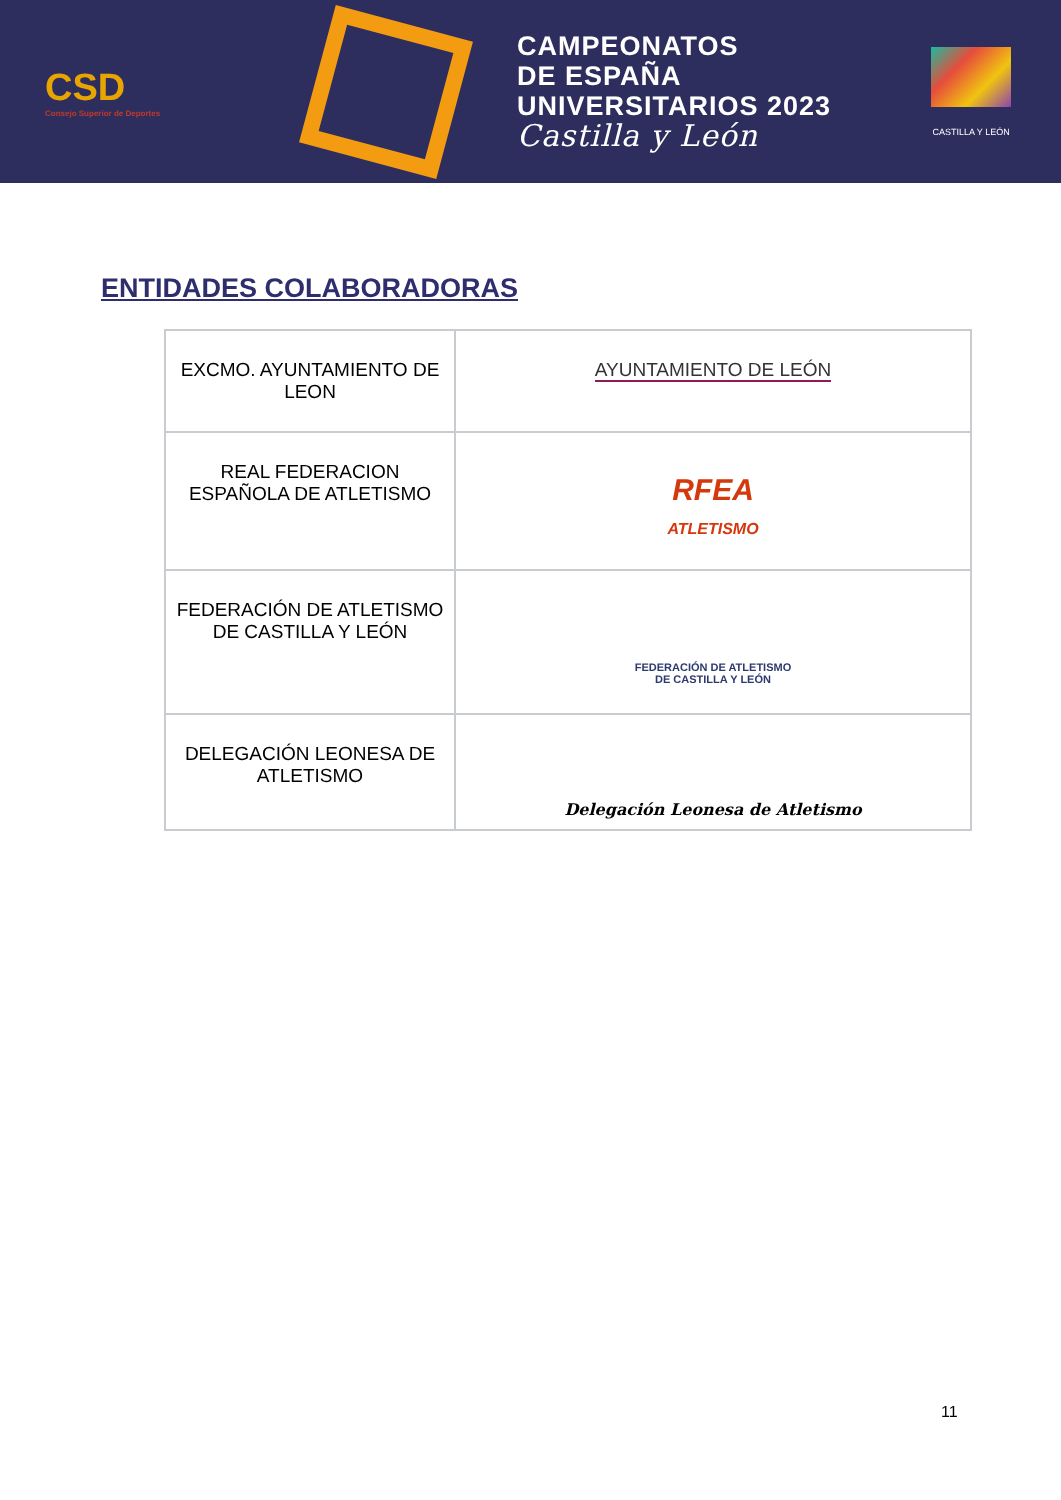CSD
Consejo Superior de Deportes
CAMPEONATOS
DE ESPAÑA
UNIVERSITARIOS 2023
Castilla y León
CASTILLA Y LEÓN
ENTIDADES COLABORADORAS
| EXCMO. AYUNTAMIENTO DE LEON | AYUNTAMIENTO DE LEÓN |
| REAL FEDERACION ESPAÑOLA DE ATLETISMO | RFEA ATLETISMO |
| FEDERACIÓN DE ATLETISMO DE CASTILLA Y LEÓN | FEDERACIÓN DE ATLETISMO DE CASTILLA Y LEÓN |
| DELEGACIÓN LEONESA DE ATLETISMO | Delegación Leonesa de Atletismo |
11